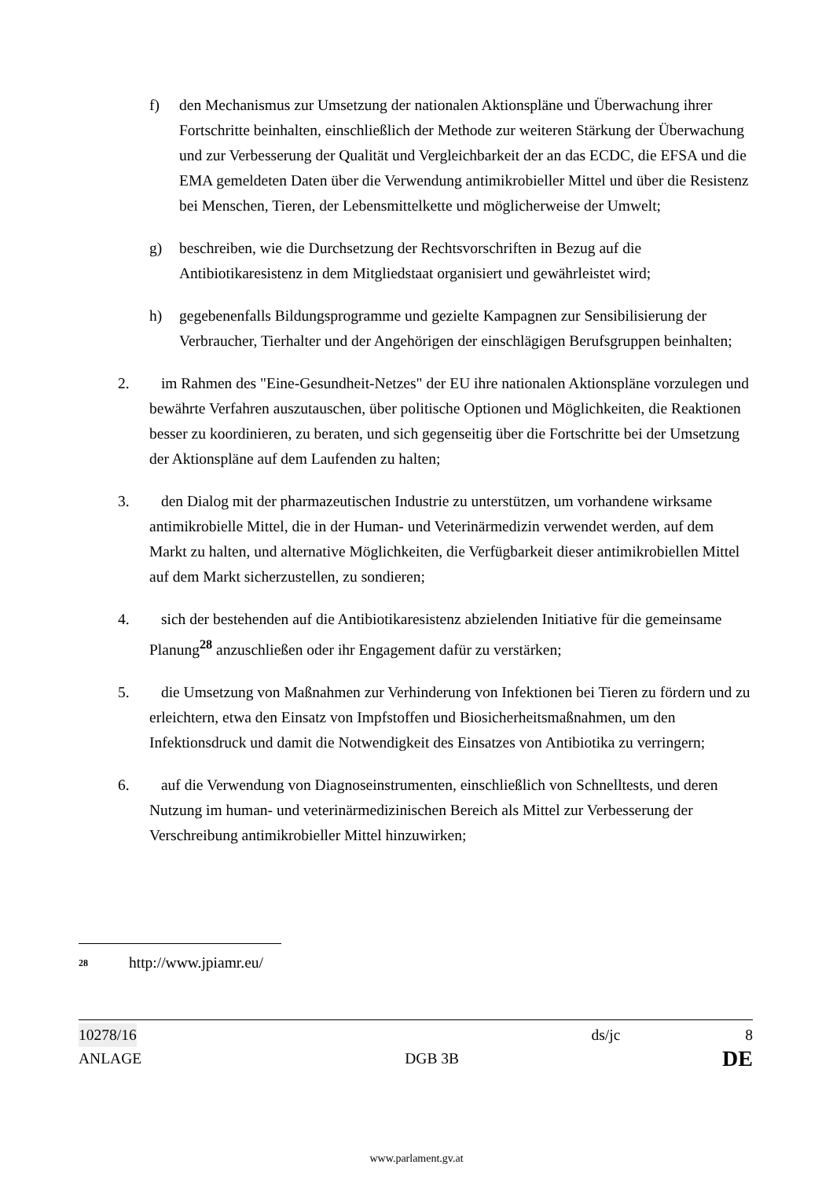f) den Mechanismus zur Umsetzung der nationalen Aktionspläne und Überwachung ihrer Fortschritte beinhalten, einschließlich der Methode zur weiteren Stärkung der Überwachung und zur Verbesserung der Qualität und Vergleichbarkeit der an das ECDC, die EFSA und die EMA gemeldeten Daten über die Verwendung antimikrobieller Mittel und über die Resistenz bei Menschen, Tieren, der Lebensmittelkette und möglicherweise der Umwelt;
g) beschreiben, wie die Durchsetzung der Rechtsvorschriften in Bezug auf die Antibiotikaresistenz in dem Mitgliedstaat organisiert und gewährleistet wird;
h) gegebenenfalls Bildungsprogramme und gezielte Kampagnen zur Sensibilisierung der Verbraucher, Tierhalter und der Angehörigen der einschlägigen Berufsgruppen beinhalten;
2. im Rahmen des "Eine-Gesundheit-Netzes" der EU ihre nationalen Aktionspläne vorzulegen und bewährte Verfahren auszutauschen, über politische Optionen und Möglichkeiten, die Reaktionen besser zu koordinieren, zu beraten, und sich gegenseitig über die Fortschritte bei der Umsetzung der Aktionspläne auf dem Laufenden zu halten;
3. den Dialog mit der pharmazeutischen Industrie zu unterstützen, um vorhandene wirksame antimikrobielle Mittel, die in der Human- und Veterinärmedizin verwendet werden, auf dem Markt zu halten, und alternative Möglichkeiten, die Verfügbarkeit dieser antimikrobiellen Mittel auf dem Markt sicherzustellen, zu sondieren;
4. sich der bestehenden auf die Antibiotikaresistenz abzielenden Initiative für die gemeinsame Planung<sup>28</sup> anzuschließen oder ihr Engagement dafür zu verstärken;
5. die Umsetzung von Maßnahmen zur Verhinderung von Infektionen bei Tieren zu fördern und zu erleichtern, etwa den Einsatz von Impfstoffen und Biosicherheitsmaßnahmen, um den Infektionsdruck und damit die Notwendigkeit des Einsatzes von Antibiotika zu verringern;
6. auf die Verwendung von Diagnoseinstrumenten, einschließlich von Schnelltests, und deren Nutzung im human- und veterinärmedizinischen Bereich als Mittel zur Verbesserung der Verschreibung antimikrobieller Mittel hinzuwirken;
<sup>28</sup> http://www.jpiamr.eu/
10278/16 ds/jc 8
ANLAGE DGB 3B DE
www.parlament.gv.at